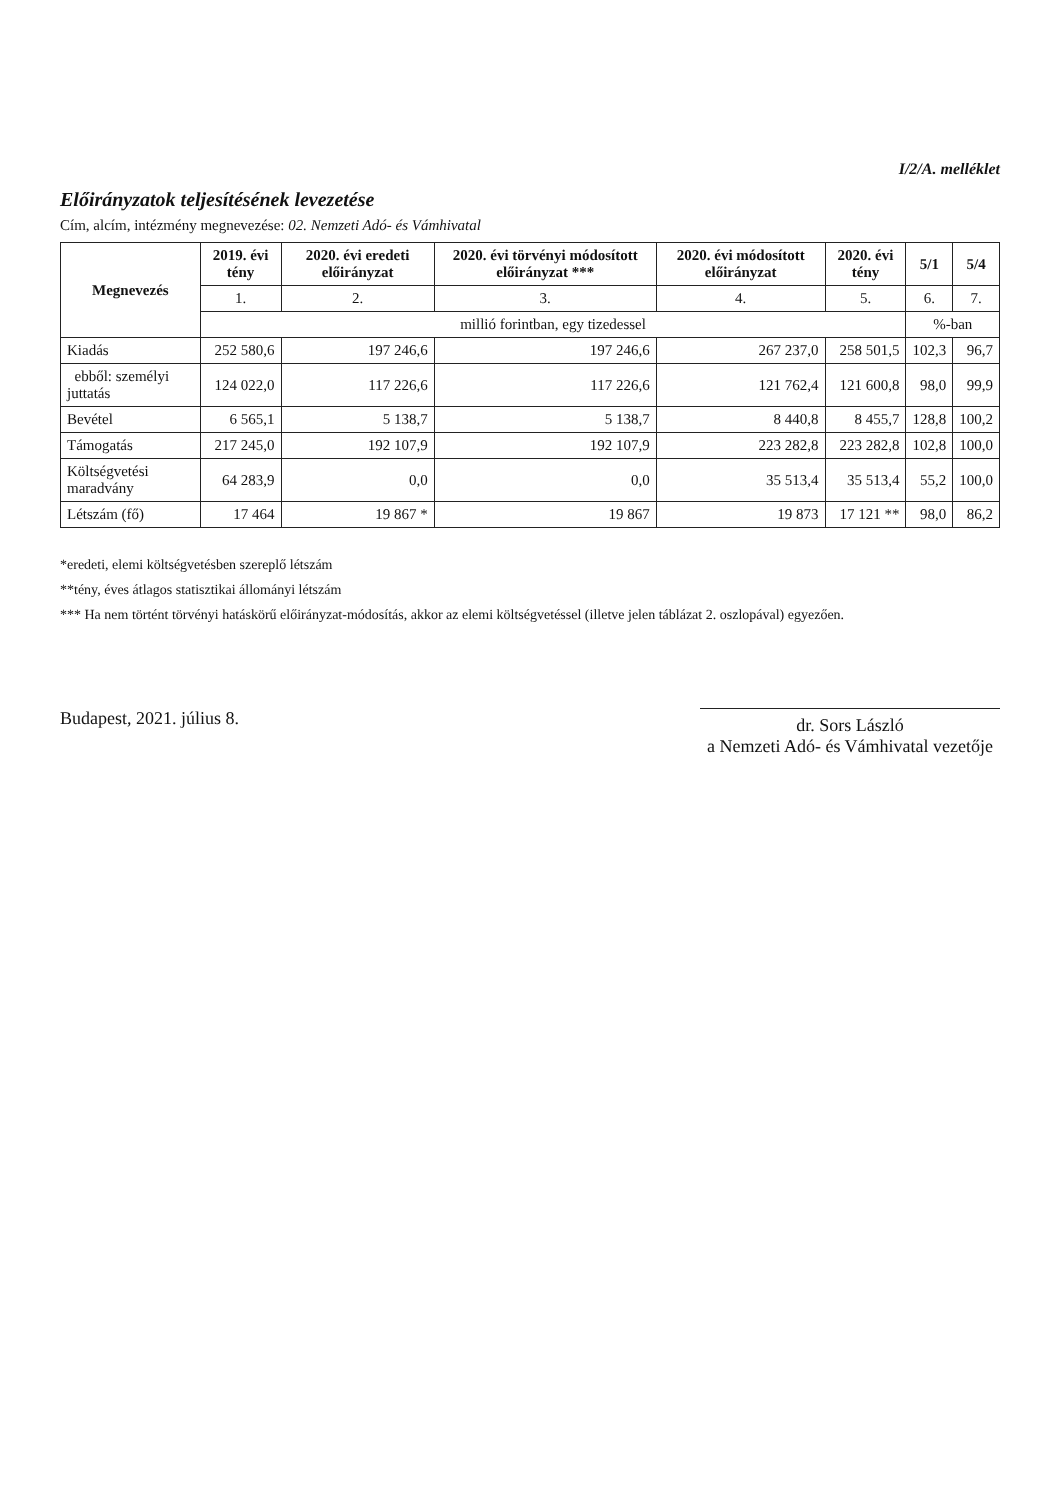I/2/A. melléklet
Előirányzatok teljesítésének levezetése
Cím, alcím, intézmény megnevezése: 02. Nemzeti Adó- és Vámhivatal
| Megnevezés | 2019. évi tény | 2020. évi eredeti előirányzat | 2020. évi törvényi módosított előirányzat *** | 2020. évi módosított előirányzat | 2020. évi tény | 5/1 | 5/4 |
| --- | --- | --- | --- | --- | --- | --- | --- |
| | 1. | 2. | 3. | 4. | 5. | 6. | 7. |
| | millió forintban, egy tizedessel | | | | | %-ban | |
| Kiadás | 252 580,6 | 197 246,6 | 197 246,6 | 267 237,0 | 258 501,5 | 102,3 | 96,7 |
| ebből: személyi juttatás | 124 022,0 | 117 226,6 | 117 226,6 | 121 762,4 | 121 600,8 | 98,0 | 99,9 |
| Bevétel | 6 565,1 | 5 138,7 | 5 138,7 | 8 440,8 | 8 455,7 | 128,8 | 100,2 |
| Támogatás | 217 245,0 | 192 107,9 | 192 107,9 | 223 282,8 | 223 282,8 | 102,8 | 100,0 |
| Költségvetési maradvány | 64 283,9 | 0,0 | 0,0 | 35 513,4 | 35 513,4 | 55,2 | 100,0 |
| Létszám (fő) | 17 464 | 19 867 * | 19 867 | 19 873 | 17 121 ** | 98,0 | 86,2 |
*eredeti, elemi költségvetésben szereplő létszám
**tény, éves átlagos statisztikai állományi létszám
*** Ha nem történt törvényi hatáskörű előirányzat-módosítás, akkor az elemi költségvetéssel (illetve jelen táblázat 2. oszlopával) egyezően.
Budapest, 2021. július 8. dr. Sors László
a Nemzeti Adó- és Vámhivatal vezetője